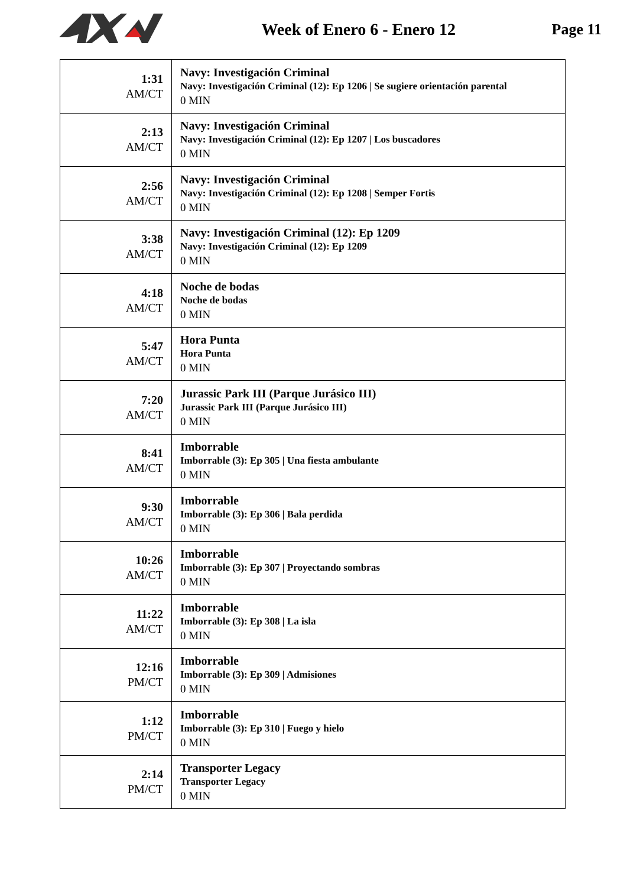Week of Enero 6 - Enero 12 Page 11
| 1:31 AM/CT | Navy: Investigación Criminal Navy: Investigación Criminal (12): Ep 1206 / Se sugiere orientación parental 0 MIN |
| 2:13 AM/CT | Navy: Investigación Criminal Navy: Investigación Criminal (12): Ep 1207 / Los buscadores 0 MIN |
| 2:56 AM/CT | Navy: Investigación Criminal Navy: Investigación Criminal (12): Ep 1208 / Semper Fortis 0 MIN |
| 3:38 AM/CT | Navy: Investigación Criminal (12): Ep 1209 Navy: Investigación Criminal (12): Ep 1209 0 MIN |
| 4:18 AM/CT | Noche de bodas Noche de bodas 0 MIN |
| 5:47 AM/CT | Hora Punta Hora Punta 0 MIN |
| 7:20 AM/CT | Jurassic Park III (Parque Jurásico III) Jurassic Park III (Parque Jurásico III) 0 MIN |
| 8:41 AM/CT | Imborrable Imborrable (3): Ep 305 / Una fiesta ambulante 0 MIN |
| 9:30 AM/CT | Imborrable Imborrable (3): Ep 306 / Bala perdida 0 MIN |
| 10:26 AM/CT | Imborrable Imborrable (3): Ep 307 / Proyectando sombras 0 MIN |
| 11:22 AM/CT | Imborrable Imborrable (3): Ep 308 / La isla 0 MIN |
| 12:16 PM/CT | Imborrable Imborrable (3): Ep 309 / Admisiones 0 MIN |
| 1:12 PM/CT | Imborrable Imborrable (3): Ep 310 / Fuego y hielo 0 MIN |
| 2:14 PM/CT | Transporter Legacy Transporter Legacy 0 MIN |